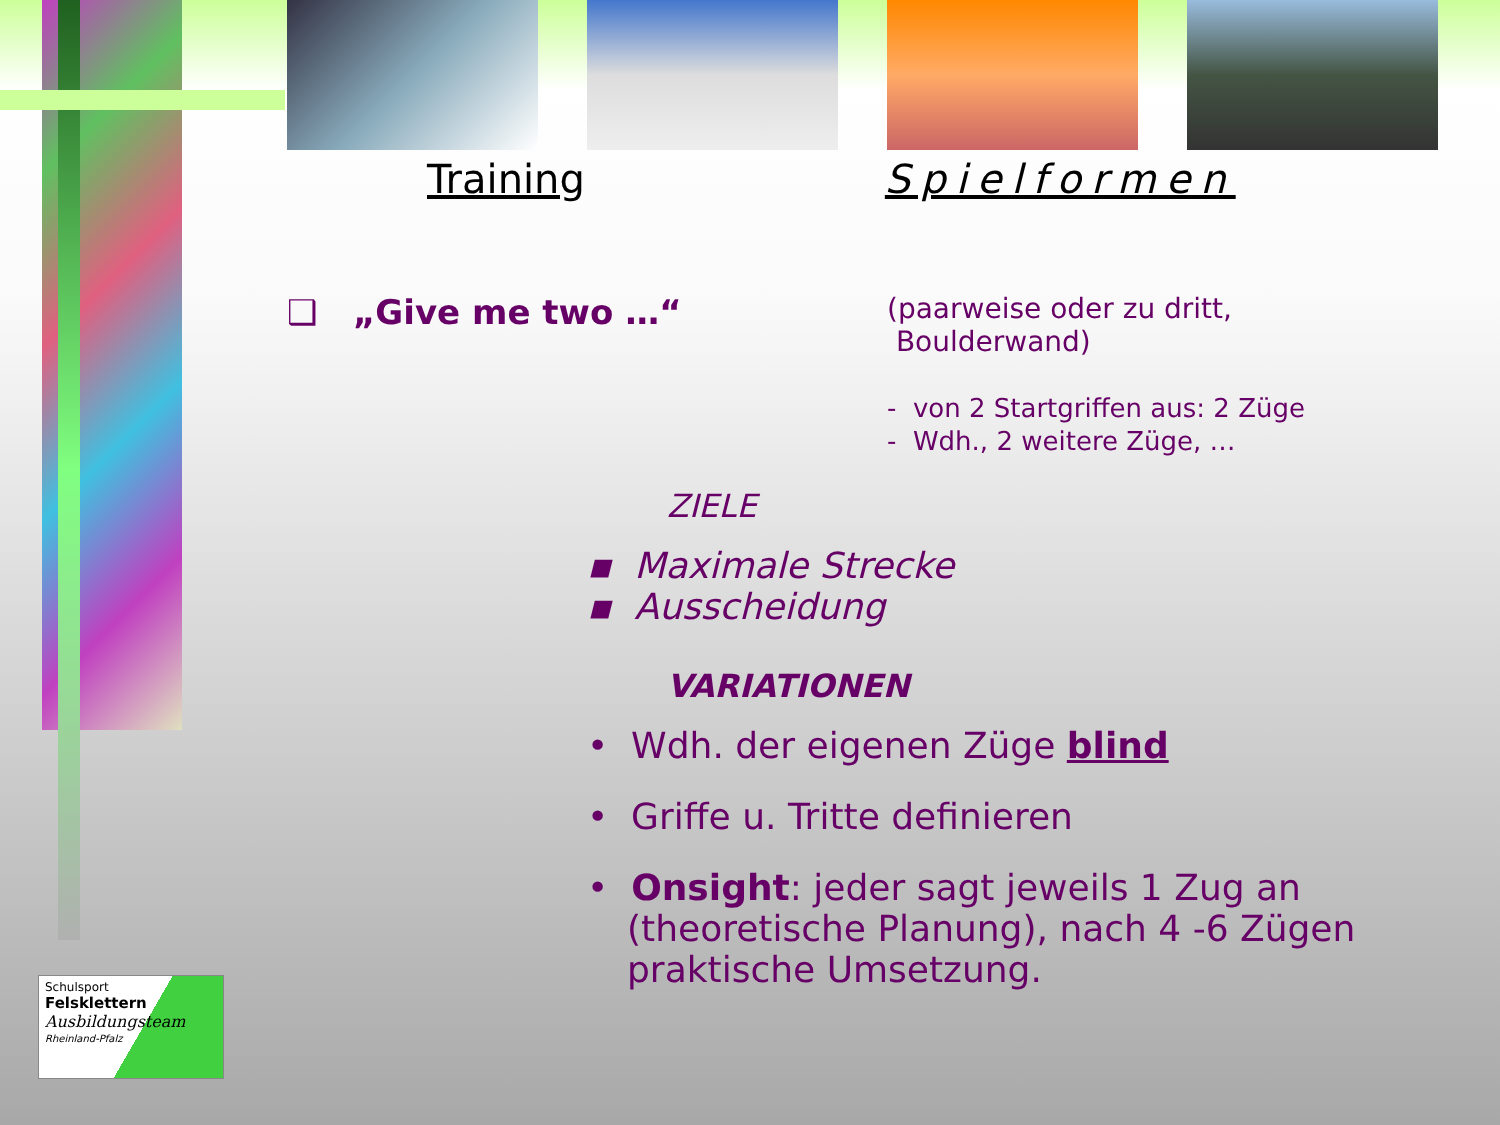Training Spielformen
❑ „Give me two …“
(paarweise oder zu dritt,
Boulderwand)
- von 2 Startgriffen aus: 2 Züge
- Wdh., 2 weitere Züge, …
ZIELE
▪ Maximale Strecke
▪ Ausscheidung
VARIATIONEN
• Wdh. der eigenen Züge blind
• Griffe u. Tritte definieren
• Onsight: jeder sagt jeweils 1 Zug an (theoretische Planung), nach 4 -6 Zügen praktische Umsetzung.
Schulsport
Felsklettern
Ausbildungsteam
Rheinland-Pfalz